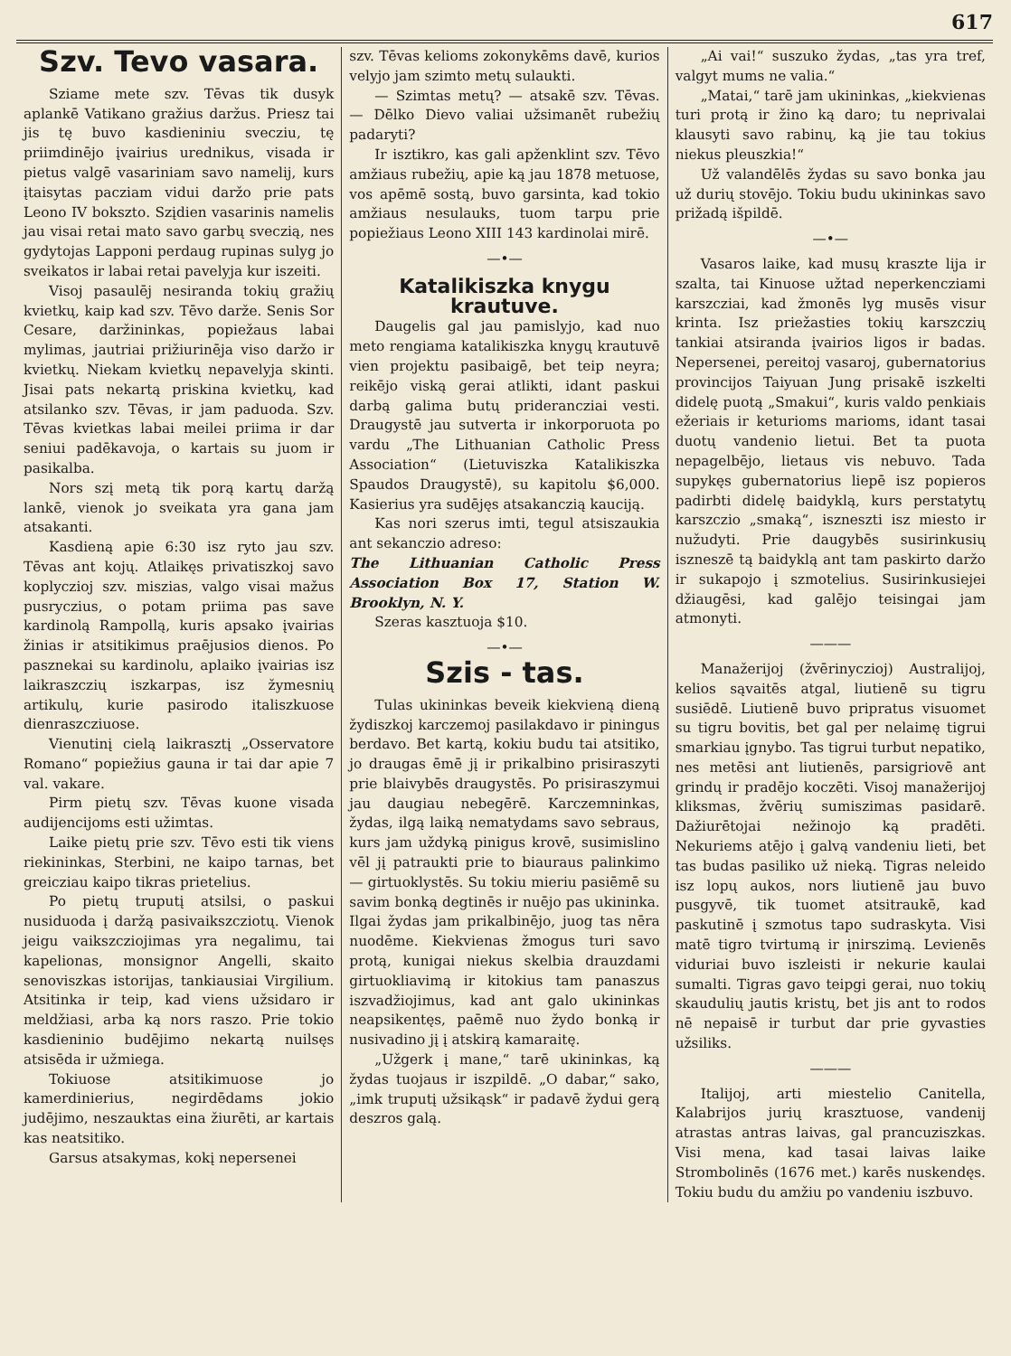617
Szv. Tevo vasara.
Sziame mete szv. Tēvas tik dusyk aplankē Vatikano gražius daržus. Priesz tai jis tę buvo kasdieniniu svecziu, tę priimdinējo įvairius urednikus, visada ir pietus valgē vasariniam savo namelij, kurs įtaisytas pacziam vidui daržo prie pats Leono IV boksztо. Szįdien vasarinis namelis jau visai retai mato savo garbų sveczią, nes gydytojas Lapponi perdaug rupinas sulyg jo sveikatos ir labai retai pavelyja kur iszeiti.
Visoj pasaulēj nesiranda tokių gražių kvietkų, kaip kad szv. Tēvo darže. Senis Sor Cesare, daržininkas, popiežaus labai mylimas, jautriai prižiurinēja viso daržo ir kvietkų. Niekam kvietkų nepavelyja skinti. Jisai pats nekartą priskina kvietkų, kad atsilanko szv. Tēvas, ir jam paduoda. Szv. Tēvas kvietkas labai meilei priima ir dar seniui padēkavoja, o kartais su juom ir pasikalba.
Nors szį metą tik porą kartų daržą lankē, vienok jo sveikata yra gana jam atsakanti.
Kasdieną apie 6:30 isz ryto jau szv. Tēvas ant kojų. Atlaikęs privatiszkoj savo koplyczioj szv. miszias, valgo visai mažus pusryczius, o potam priima pas save kardinolą Rampollą, kuris apsako įvairias žinias ir atsitikimus praējusios dienos. Po pasznekai su kardinolu, aplaiko įvairias isz laikraszczių iszkarpas, isz žymesnių artikulų, kurie pasirodo italiszkuose dienraszcziuose.
Vienutinį cielą laikrasztį „Osservatore Romano“ popiežius gauna ir tai dar apie 7 val. vakare.
Pirm pietų szv. Tēvas kuone visada audijencijoms esti užimtas.
Laike pietų prie szv. Tēvo esti tik viens riekininkas, Sterbini, ne kaipo tarnas, bet greicziau kaipo tikras prietelius.
Po pietų truputį atsilsi, o paskui nusiduoda į daržą pasivaikszcziotų. Vienok jeigu vaikszcziojimas yra negalimu, tai kapelionas, monsignor Angelli, skaito senoviszkas istorijas, tankiausiai Virgilium. Atsitinka ir teip, kad viens užsidaro ir meldžiasi, arba ką nors raszo. Prie tokio kasdieninio budējimo nekartą nuilsęs atsisēda ir užmiega.
Tokiuose atsitikimuose jo kamerdinierius, negirdēdams jokio judējimo, neszauktas eina žiurēti, ar kartais kas neatsitiko.
Garsus atsakymas, kokį nepersenei
szv. Tēvas kelioms zokonykēms davē, kurios velyjo jam szimto metų sulaukti.
— Szimtas metų? — atsakē szv. Tēvas. — Dēlko Dievo valiai užsimanēt rubežių padaryti?
Ir isztikro, kas gali apženklint szv. Tēvo amžiaus rubežių, apie ką jau 1878 metuose, vos apēmē sostą, buvo garsinta, kad tokio amžiaus nesulauks, tuom tarpu prie popiežiaus Leono XIII 143 kardinolai mirē.
—•—
Katalikiszka knygu krautuve.
Daugelis gal jau pamislyjo, kad nuo meto rengiama katalikiszka knygų krautuvē vien projektu pasibaigē, bet teip neyra; reikējo viską gerai atlikti, idant paskui darbą galima butų prideranczіai vesti. Draugystē jau sutverta ir inkorporuota po vardu „The Lithuanian Catholic Press Association“ (Lietuviszka Katalikiszka Spaudos Draugystē), su kapitolu $6,000. Kasierius yra sudējęs atsakanczią kauciją.
Kas nori szerus imti, tegul atsiszaukia ant sekanczio adreso:
The Lithuanian Catholic Press Association Box 17, Station W. Brooklyn, N. Y.
Szeras kasztuoja $10.
—•—
Szis - tas.
Tulas ukininkas beveik kiekvieną dieną žydiszkoj karczemoj pasilakdavo ir piningus berdavo. Bet kartą, kokiu budu tai atsitiko, jo draugas ēmē jį ir prikalbino prisiraszyti prie blaivybēs draugystēs. Po prisiraszymui jau daugiau nebegērē. Karczemninkas, žydas, ilgą laiką nematydams savo sebraus, kurs jam uždyką pinigus krovē, susimislino vēl jį patraukti prie to biauraus palinkimo — girtuoklystēs. Su tokiu mieriu pasiēmē su savim bonką degtinēs ir nuējo pas ukininka. Ilgai žydas jam prikalbinējo, juog tas nēra nuodēme. Kiekvienas žmogus turi savo protą, kunigai niekus skelbia drauzdami girtuokliavimą ir kitokius tam panaszus iszvadžiojimus, kad ant galo ukininkas neapsikentęs, paēmē nuo žydo bonką ir nusivadino jį į atskirą kamaraitę.
„Užgerk į mane,“ tarē ukininkas, ką žydas tuojaus ir iszpildē. „O dabar,“ sako, „imk truputį užsikąsk“ ir padavē žydui gerą deszros galą.
„Ai vai!“ suszuko žydas, „tas yra tref, valgyt mums ne valia.“
„Matai,“ tarē jam ukininkas, „kiekvienas turi protą ir žino ką daro; tu neprivalai klausyti savo rabinų, ką jie tau tokius niekus pleuszkia!“
Už valandēlēs žydas su savo bonka jau už durių stovējo. Tokiu budu ukininkas savo prižadą išpildē.
—•—
Vasaros laike, kad musų kraszte lija ir szalta, tai Kinuose užtad neperkencziami karszcziai, kad žmonēs lyg musēs visur krinta. Isz priežasties tokių karszczių tankiai atsiranda įvairios ligos ir badas. Nepersenei, pereitoj vasaroj, gubernatorius provincijos Taiyuan Jung prisakē iszkelti didelę puotą „Smakui“, kuris valdo penkiais ežeriais ir keturioms marioms, idant tasai duotų vandenio lietui. Bet ta puota nepagelbējo, lietaus vis nebuvo. Tada supykęs gubernatorius liepē isz popieros padirbti didelę baidyklą, kurs perstatytų karszczio „smaką“, iszneszti isz miesto ir nužudyti. Prie daugybēs susirinkusių iszneszē tą baidyklą ant tam paskirto daržo ir sukapojo į szmotelius. Susirinkusiejei džiaugēsi, kad galējo teisingai jam atmonyti.
———
Manažerijoj (žvērinyczioj) Australijoj, kelios sąvaitēs atgal, liutienē su tigru susiēdē. Liutienē buvo pripratus visuomet su tigru bovitis, bet gal per nelaimę tigrui smarkiau įgnybo. Tas tigrui turbut nepatiko, nes metēsi ant liutienēs, parsigriovē ant grindų ir pradējo koczēti. Visoj manažerijoj kliksmas, žvērių sumiszimas pasidarē. Dažiurētojai nežinojo ką pradēti. Nekuriems atējo į galvą vandeniu lieti, bet tas budas pasiliko už nieką. Tigras neleido isz lopų aukos, nors liutienē jau buvo pusgyvē, tik tuomet atsitraukē, kad paskutinē į szmotus tapo sudraskyta. Visi matē tigro tvirtumą ir įnirszimą. Levienēs viduriai buvo iszleisti ir nekurie kaulai sumalti. Tigras gavo teipgi gerai, nuo tokių skaudulių jautis kristų, bet jis ant to rodos nē nepaisē ir turbut dar prie gyvasties užsiliks.
———
Italijoj, arti miestelio Canitella, Kalabrijos jurių krasztuose, vandenij atrastas antras laivas, gal prancuziszkas. Visi mena, kad tasai laivas laike Strombolinēs (1676 met.) karēs nuskendęs. Tokiu budu du amžiu po vandeniu iszbuvo.